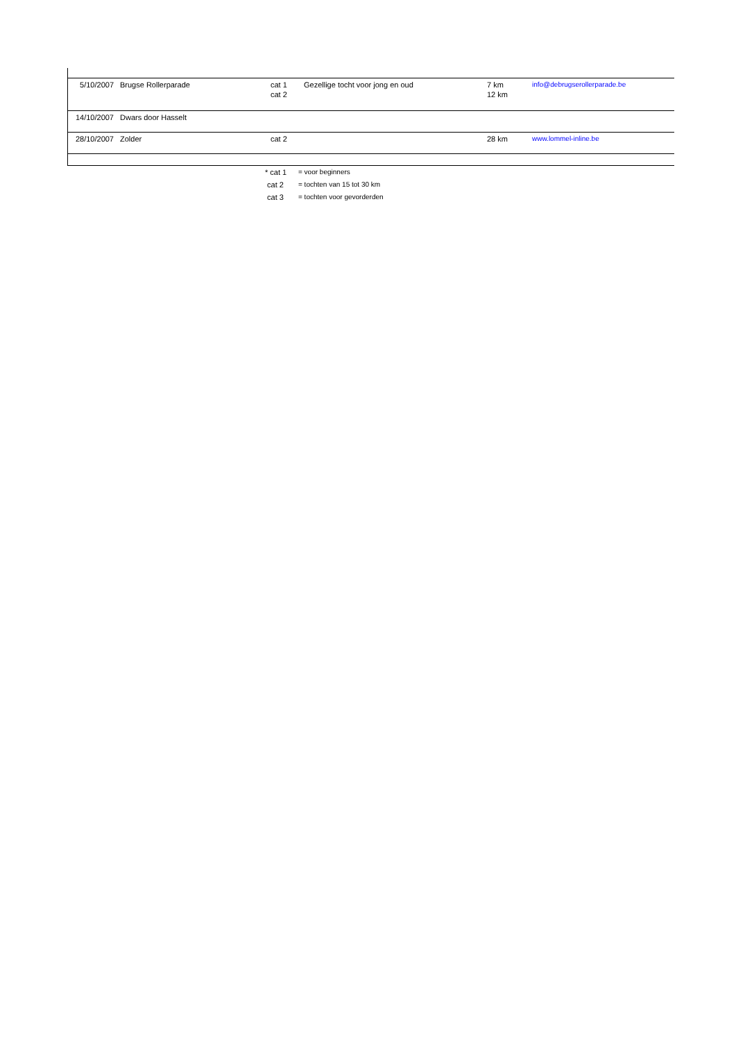| 5/10/2007 | Brugse Rollerparade | cat 1 cat 2 | Gezellige tocht voor jong en oud | 7 km 12 km | info@debrugserollerparade.be |
| 14/10/2007 | Dwars door Hasselt | | | | |
| 28/10/2007 | Zolder | cat 2 | | 28 km | www.lommel-inline.be |
| * cat 1 | = voor beginners |
| cat 2 | = tochten van 15 tot 30 km |
| cat 3 | = tochten voor gevorderden |